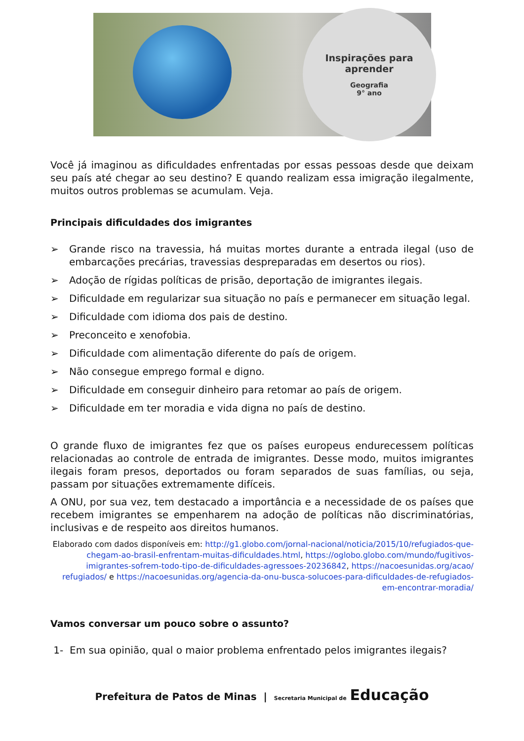Inspirações para
aprender
Geografia
9° ano
Você já imaginou as dificuldades enfrentadas por essas pessoas desde que deixam seu país até chegar ao seu destino? E quando realizam essa imigração ilegalmente, muitos outros problemas se acumulam. Veja.
Principais dificuldades dos imigrantes
➢ Grande risco na travessia, há muitas mortes durante a entrada ilegal (uso de embarcações precárias, travessias despreparadas em desertos ou rios).
➢ Adoção de rígidas políticas de prisão, deportação de imigrantes ilegais.
➢ Dificuldade em regularizar sua situação no país e permanecer em situação legal.
➢ Dificuldade com idioma dos pais de destino.
➢ Preconceito e xenofobia.
➢ Dificuldade com alimentação diferente do país de origem.
➢ Não consegue emprego formal e digno.
➢ Dificuldade em conseguir dinheiro para retomar ao país de origem.
➢ Dificuldade em ter moradia e vida digna no país de destino.
O grande fluxo de imigrantes fez que os países europeus endurecessem políticas relacionadas ao controle de entrada de imigrantes. Desse modo, muitos imigrantes ilegais foram presos, deportados ou foram separados de suas famílias, ou seja, passam por situações extremamente difíceis.
A ONU, por sua vez, tem destacado a importância e a necessidade de os países que recebem imigrantes se empenharem na adoção de políticas não discriminatórias, inclusivas e de respeito aos direitos humanos.
Elaborado com dados disponíveis em: http://g1.globo.com/jornal-nacional/noticia/2015/10/refugiados-que-chegam-ao-brasil-enfrentam-muitas-dificuldades.html, https://oglobo.globo.com/mundo/fugitivos-imigrantes-sofrem-todo-tipo-de-dificuldades-agressoes-20236842, https://nacoesunidas.org/acao/ refugiados/ e https://nacoesunidas.org/agencia-da-onu-busca-solucoes-para-dificuldades-de-refugiados-em-encontrar-moradia/
Vamos conversar um pouco sobre o assunto?
1- Em sua opinião, qual o maior problema enfrentado pelos imigrantes ilegais?
Prefeitura de Patos de Minas | Secretaria Municipal de Educação